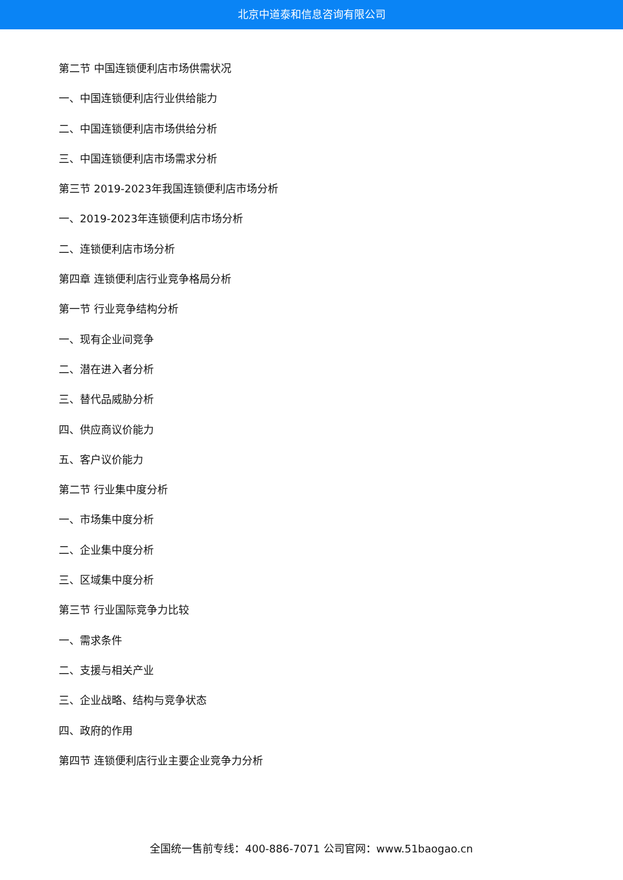北京中道泰和信息咨询有限公司
第二节 中国连锁便利店市场供需状况
一、中国连锁便利店行业供给能力
二、中国连锁便利店市场供给分析
三、中国连锁便利店市场需求分析
第三节 2019-2023年我国连锁便利店市场分析
一、2019-2023年连锁便利店市场分析
二、连锁便利店市场分析
第四章 连锁便利店行业竞争格局分析
第一节 行业竞争结构分析
一、现有企业间竞争
二、潜在进入者分析
三、替代品威胁分析
四、供应商议价能力
五、客户议价能力
第二节 行业集中度分析
一、市场集中度分析
二、企业集中度分析
三、区域集中度分析
第三节 行业国际竞争力比较
一、需求条件
二、支援与相关产业
三、企业战略、结构与竞争状态
四、政府的作用
第四节 连锁便利店行业主要企业竞争力分析
全国统一售前专线：400-886-7071 公司官网：www.51baogao.cn